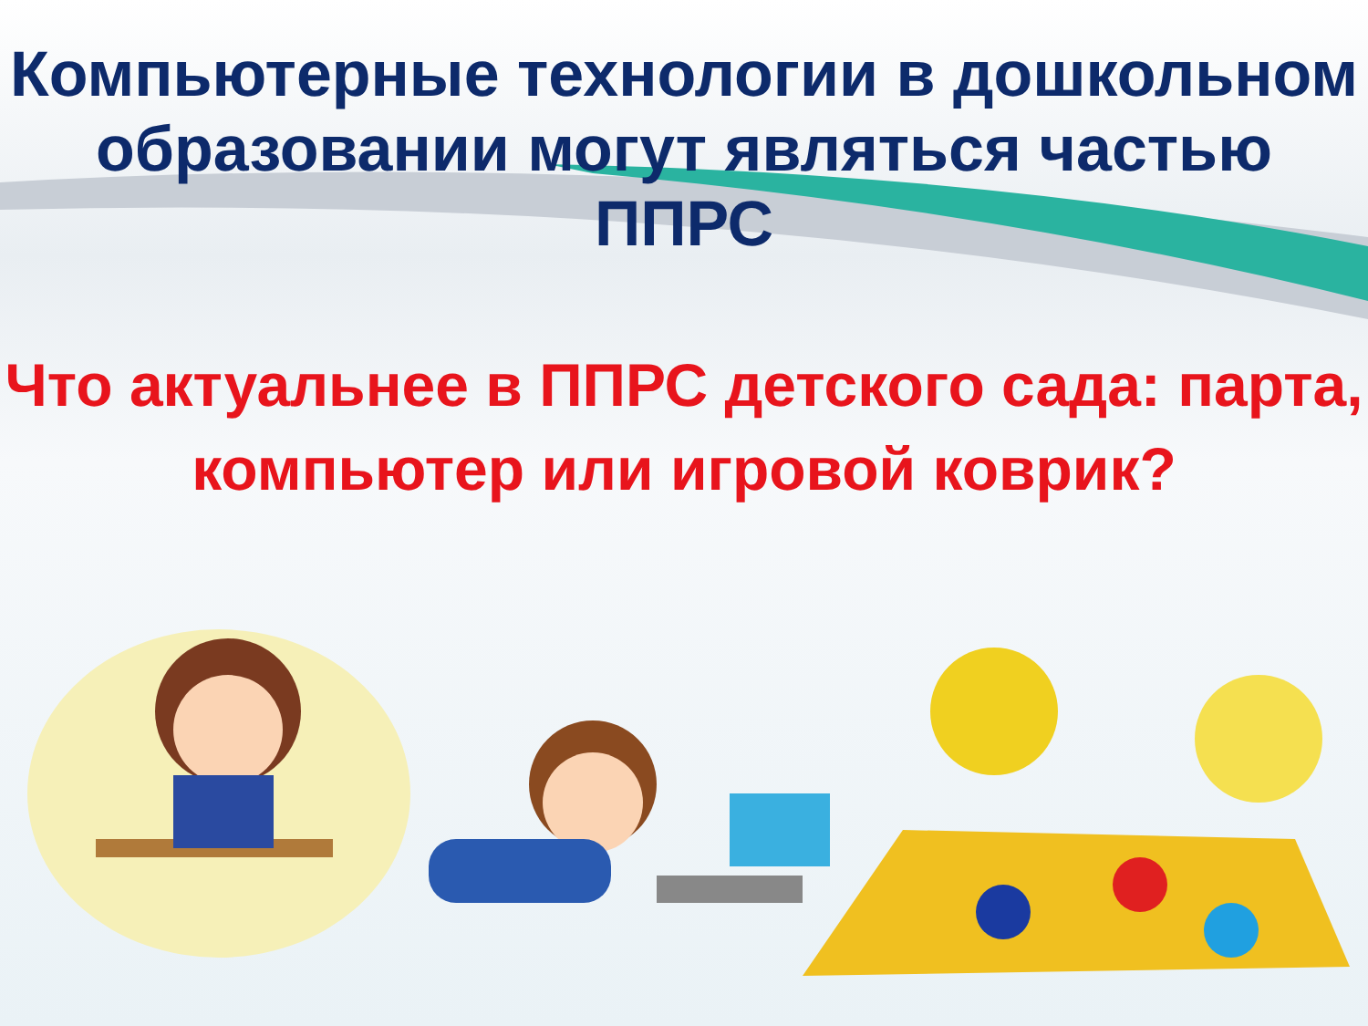Компьютерные технологии в дошкольном образовании могут являться частью ППРС
Что актуальнее в ППРС детского сада: парта, компьютер или игровой коврик?